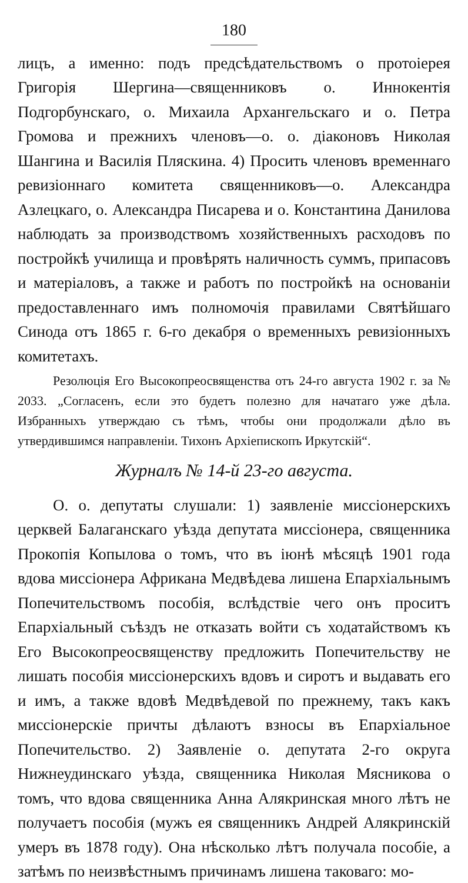180
лицъ, а именно: подъ предсѣдательствомъ о протоіерея Григорія Шергина—священниковъ о. Иннокентія Подгорбунскаго, о. Михаила Архангельскаго и о. Петра Громова и прежнихъ членовъ—о. о. діаконовъ Николая Шангина и Василія Пляскина. 4) Просить членовъ временнаго ревизіоннаго комитета священниковъ—о. Александра Азлецкаго, о. Александра Писарева и о. Константина Данилова наблюдать за производствомъ хозяйственныхъ расходовъ по постройкѣ училища и провѣрять наличность суммъ, припасовъ и матеріаловъ, а также и работъ по постройкѣ на основаніи предоставленнаго имъ полномочія правилами Святѣйшаго Синода отъ 1865 г. 6-го декабря о временныхъ ревизіонныхъ комитетахъ.
Резолюція Его Высокопреосвященства отъ 24-го августа 1902 г. за № 2033. „Согласенъ, если это будетъ полезно для начатаго уже дѣла. Избранныхъ утверждаю съ тѣмъ, чтобы они продолжали дѣло въ утвердившимся направленіи. Тихонъ Архіепископъ Иркутскій“.
Журналъ № 14-й 23-го августа.
О. о. депутаты слушали: 1) заявленіе миссіонерскихъ церквей Балаганскаго уѣзда депутата миссіонера, священника Прокопія Копылова о томъ, что въ іюнѣ мѣсяцѣ 1901 года вдова миссіонера Африкана Медвѣдева лишена Епархіальнымъ Попечительствомъ пособія, вслѣдствіе чего онъ проситъ Епархіальный съѣздъ не отказать войти съ ходатайствомъ къ Его Высокопреосвященству предложить Попечительству не лишать пособія миссіонерскихъ вдовъ и сиротъ и выдавать его и имъ, а также вдовѣ Медвѣдевой по прежнему, такъ какъ миссіонерскіе причты дѣлаютъ взносы въ Епархіальное Попечительство. 2) Заявленіе о. депутата 2-го округа Нижнеудинскаго уѣзда, священника Николая Мясникова о томъ, что вдова священника Анна Алякринская много лѣтъ не получаетъ пособія (мужъ ея священникъ Андрей Алякринскій умеръ въ 1878 году). Она нѣсколько лѣтъ получала пособіе, а затѣмъ по неизвѣстнымъ причинамъ лишена таковаго: мо-